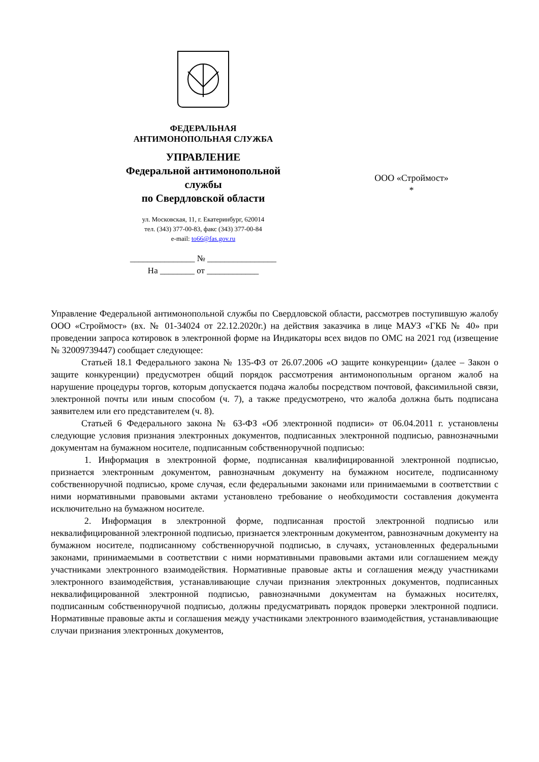ФЕДЕРАЛЬНАЯ
АНТИМОНОПОЛЬНАЯ СЛУЖБА
УПРАВЛЕНИЕ
Федеральной антимонопольной
службы
по Свердловской области
ул. Московская, 11, г. Екатеринбург, 620014
тел. (343) 377-00-83, факс (343) 377-00-84
e-mail: to66@fas.gov.ru
_______________ № ________________
На ________ от ____________
ООО «Строймост»
*
Управление Федеральной антимонопольной службы по Свердловской области, рассмотрев поступившую жалобу ООО «Строймост» (вх. № 01-34024 от 22.12.2020г.) на действия заказчика в лице МАУЗ «ГКБ № 40» при проведении запроса котировок в электронной форме на Индикаторы всех видов по ОМС на 2021 год (извещение № 32009739447) сообщает следующее:
Статьей 18.1 Федерального закона № 135-ФЗ от 26.07.2006 «О защите конкуренции» (далее – Закон о защите конкуренции) предусмотрен общий порядок рассмотрения антимонопольным органом жалоб на нарушение процедуры торгов, которым допускается подача жалобы посредством почтовой, факсимильной связи, электронной почты или иным способом (ч. 7), а также предусмотрено, что жалоба должна быть подписана заявителем или его представителем (ч. 8).
Статьей 6 Федерального закона № 63-ФЗ «Об электронной подписи» от 06.04.2011 г. установлены следующие условия признания электронных документов, подписанных электронной подписью, равнозначными документам на бумажном носителе, подписанным собственноручной подписью:
1. Информация в электронной форме, подписанная квалифицированной электронной подписью, признается электронным документом, равнозначным документу на бумажном носителе, подписанному собственноручной подписью, кроме случая, если федеральными законами или принимаемыми в соответствии с ними нормативными правовыми актами установлено требование о необходимости составления документа исключительно на бумажном носителе.
2. Информация в электронной форме, подписанная простой электронной подписью или неквалифицированной электронной подписью, признается электронным документом, равнозначным документу на бумажном носителе, подписанному собственноручной подписью, в случаях, установленных федеральными законами, принимаемыми в соответствии с ними нормативными правовыми актами или соглашением между участниками электронного взаимодействия. Нормативные правовые акты и соглашения между участниками электронного взаимодействия, устанавливающие случаи признания электронных документов, подписанных неквалифицированной электронной подписью, равнозначными документам на бумажных носителях, подписанным собственноручной подписью, должны предусматривать порядок проверки электронной подписи. Нормативные правовые акты и соглашения между участниками электронного взаимодействия, устанавливающие случаи признания электронных документов,